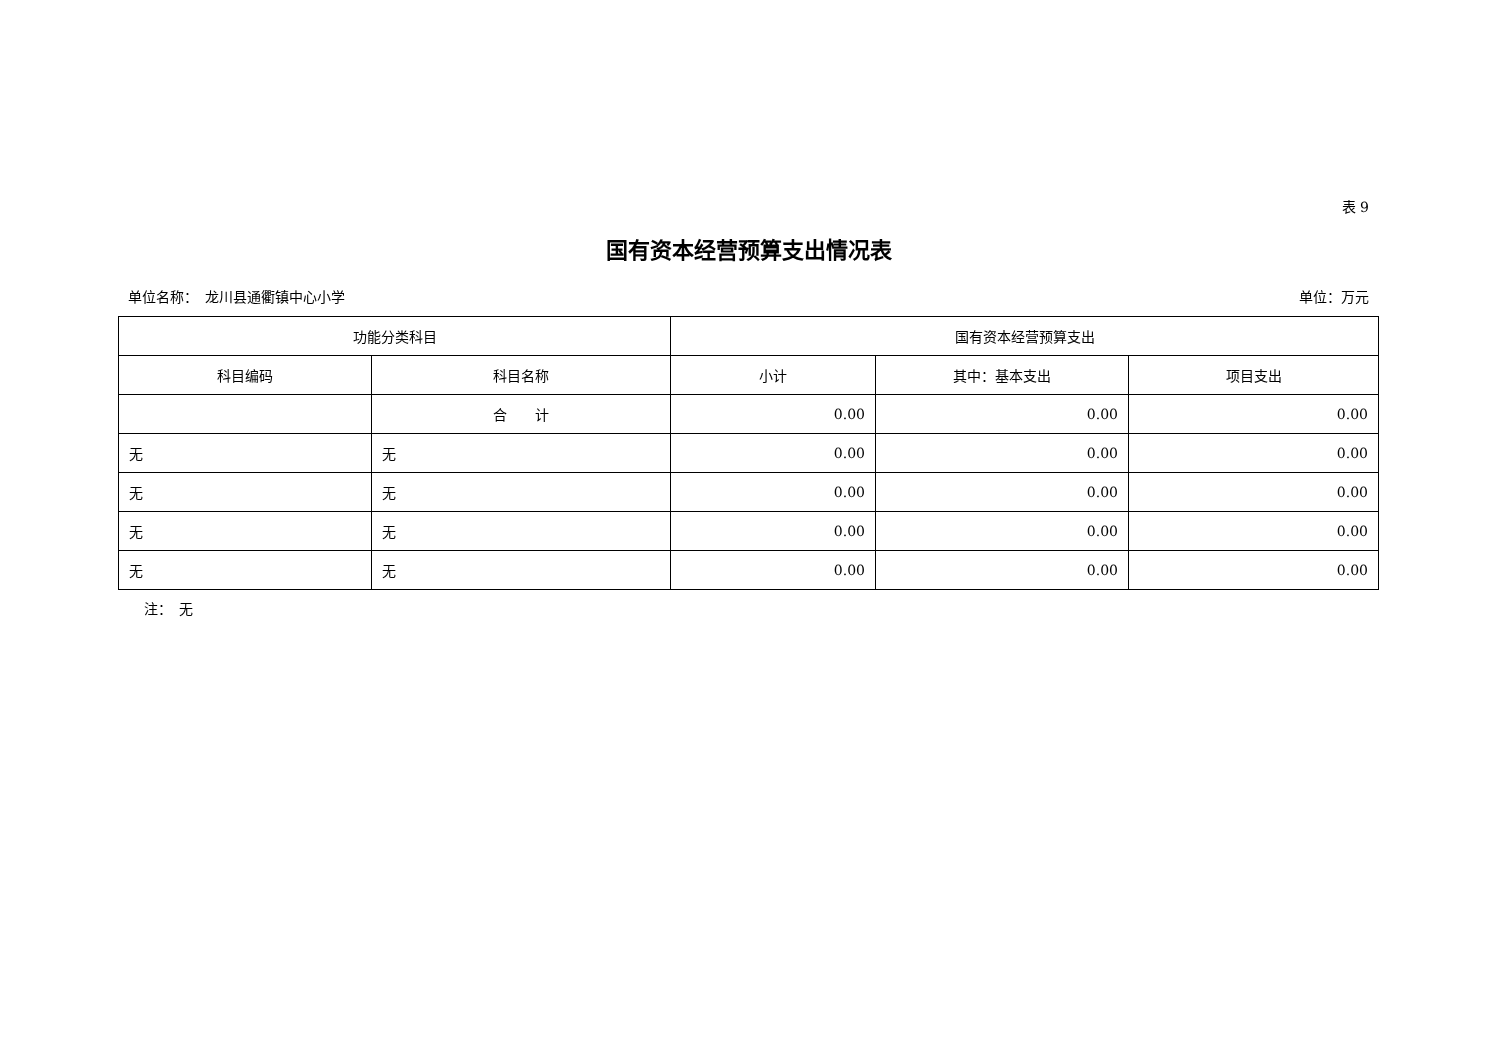表 9
国有资本经营预算支出情况表
单位名称：　龙川县通衢镇中心小学 单位：万元
| 功能分类科目 | | 国有资本经营预算支出 | | |
| --- | --- | --- | --- | --- |
| 科目编码 | 科目名称 | 小计 | 其中：基本支出 | 项目支出 |
| | 合 计 | 0.00 | 0.00 | 0.00 |
| 无 | 无 | 0.00 | 0.00 | 0.00 |
| 无 | 无 | 0.00 | 0.00 | 0.00 |
| 无 | 无 | 0.00 | 0.00 | 0.00 |
| 无 | 无 | 0.00 | 0.00 | 0.00 |
注：　无